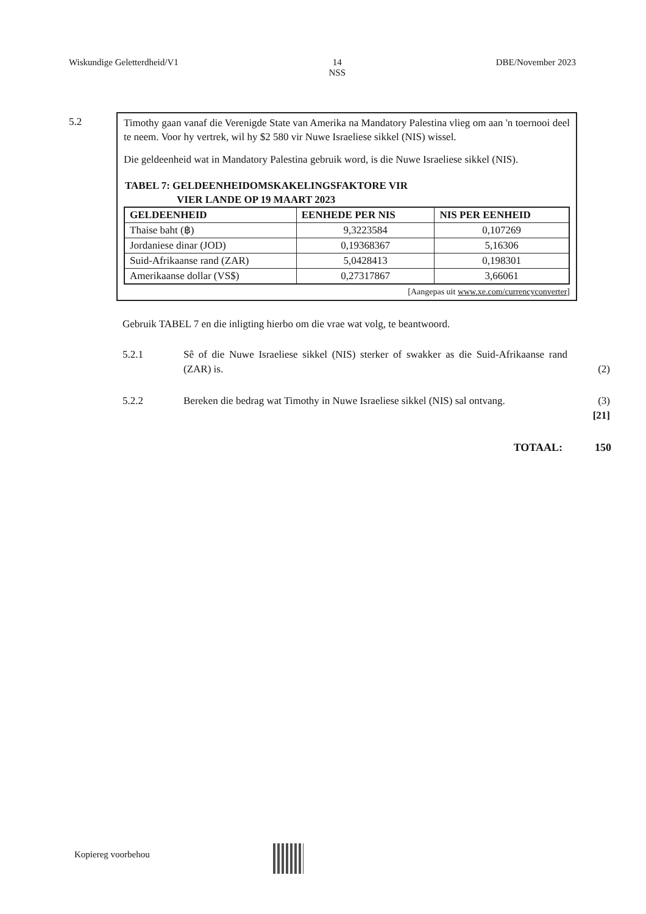Wiskundige Geletterdheid/V1 14
NSS DBE/November 2023
5.2
Timothy gaan vanaf die Verenigde State van Amerika na Mandatory Palestina vlieg om aan 'n toernooi deel te neem. Voor hy vertrek, wil hy $2 580 vir Nuwe Israeliese sikkel (NIS) wissel.
Die geldeenheid wat in Mandatory Palestina gebruik word, is die Nuwe Israeliese sikkel (NIS).
TABEL 7: GELDEENHEIDOMSKAKELINGSFAKTORE VIR
VIER LANDE OP 19 MAART 2023
| GELDEENHEID | EENHEDE PER NIS | NIS PER EENHEID |
| --- | --- | --- |
| Thaise baht (฿) | 9,3223584 | 0,107269 |
| Jordaniese dinar (JOD) | 0,19368367 | 5,16306 |
| Suid-Afrikaanse rand (ZAR) | 5,0428413 | 0,198301 |
| Amerikaanse dollar (VS$) | 0,27317867 | 3,66061 |
[Aangepas uit www.xe.com/currencyconverter]
Gebruik TABEL 7 en die inligting hierbo om die vrae wat volg, te beantwoord.
5.2.1 Sê of die Nuwe Israeliese sikkel (NIS) sterker of swakker as die Suid-Afrikaanse rand (ZAR) is.
(2)
5.2.2 Bereken die bedrag wat Timothy in Nuwe Israeliese sikkel (NIS) sal ontvang.
(3)
[21]
TOTAAL: 150
Kopiereg voorbehou